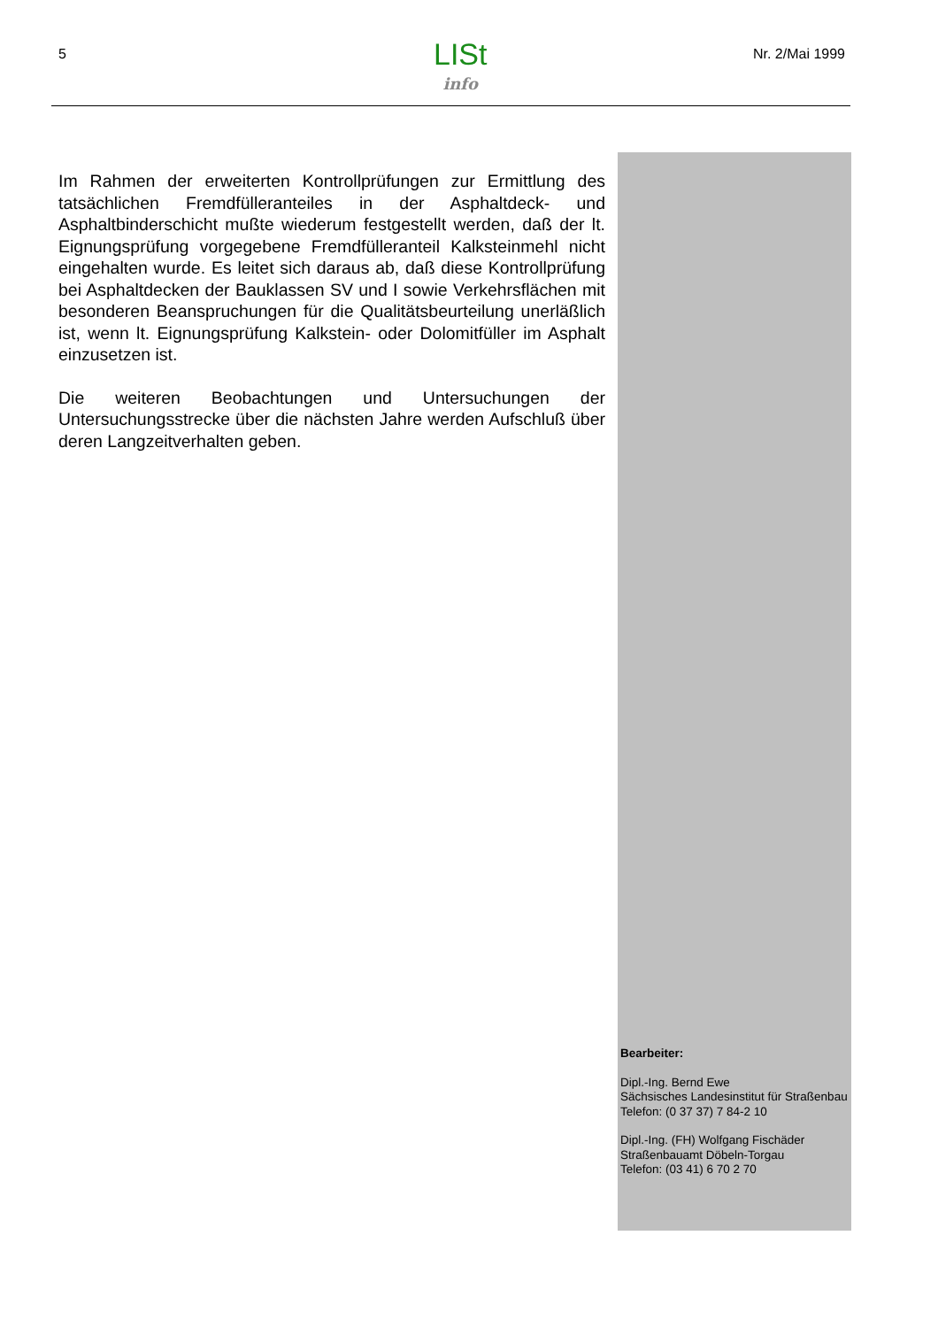5 LISt
info
Nr. 2/Mai 1999
Im Rahmen der erweiterten Kontrollprüfungen zur Ermittlung des tatsächlichen Fremdfülleranteiles in der Asphaltdeck- und Asphaltbinderschicht mußte wiederum festgestellt werden, daß der lt. Eignungsprüfung vorgegebene Fremdfülleranteil Kalksteinmehl nicht eingehalten wurde. Es leitet sich daraus ab, daß diese Kontrollprüfung bei Asphaltdecken der Bauklassen SV und I sowie Verkehrsflächen mit besonderen Beanspruchungen für die Qualitätsbeurteilung unerläßlich ist, wenn lt. Eignungsprüfung Kalkstein- oder Dolomitfüller im Asphalt einzusetzen ist.
Die weiteren Beobachtungen und Untersuchungen der Untersuchungsstrecke über die nächsten Jahre werden Aufschluß über deren Langzeitverhalten geben.
Bearbeiter:
Dipl.-Ing. Bernd Ewe
Sächsisches Landesinstitut für Straßenbau
Telefon: (0 37 37) 7 84-2 10
Dipl.-Ing. (FH) Wolfgang Fischäder
Straßenbauamt Döbeln-Torgau
Telefon: (03 41) 6 70 2 70